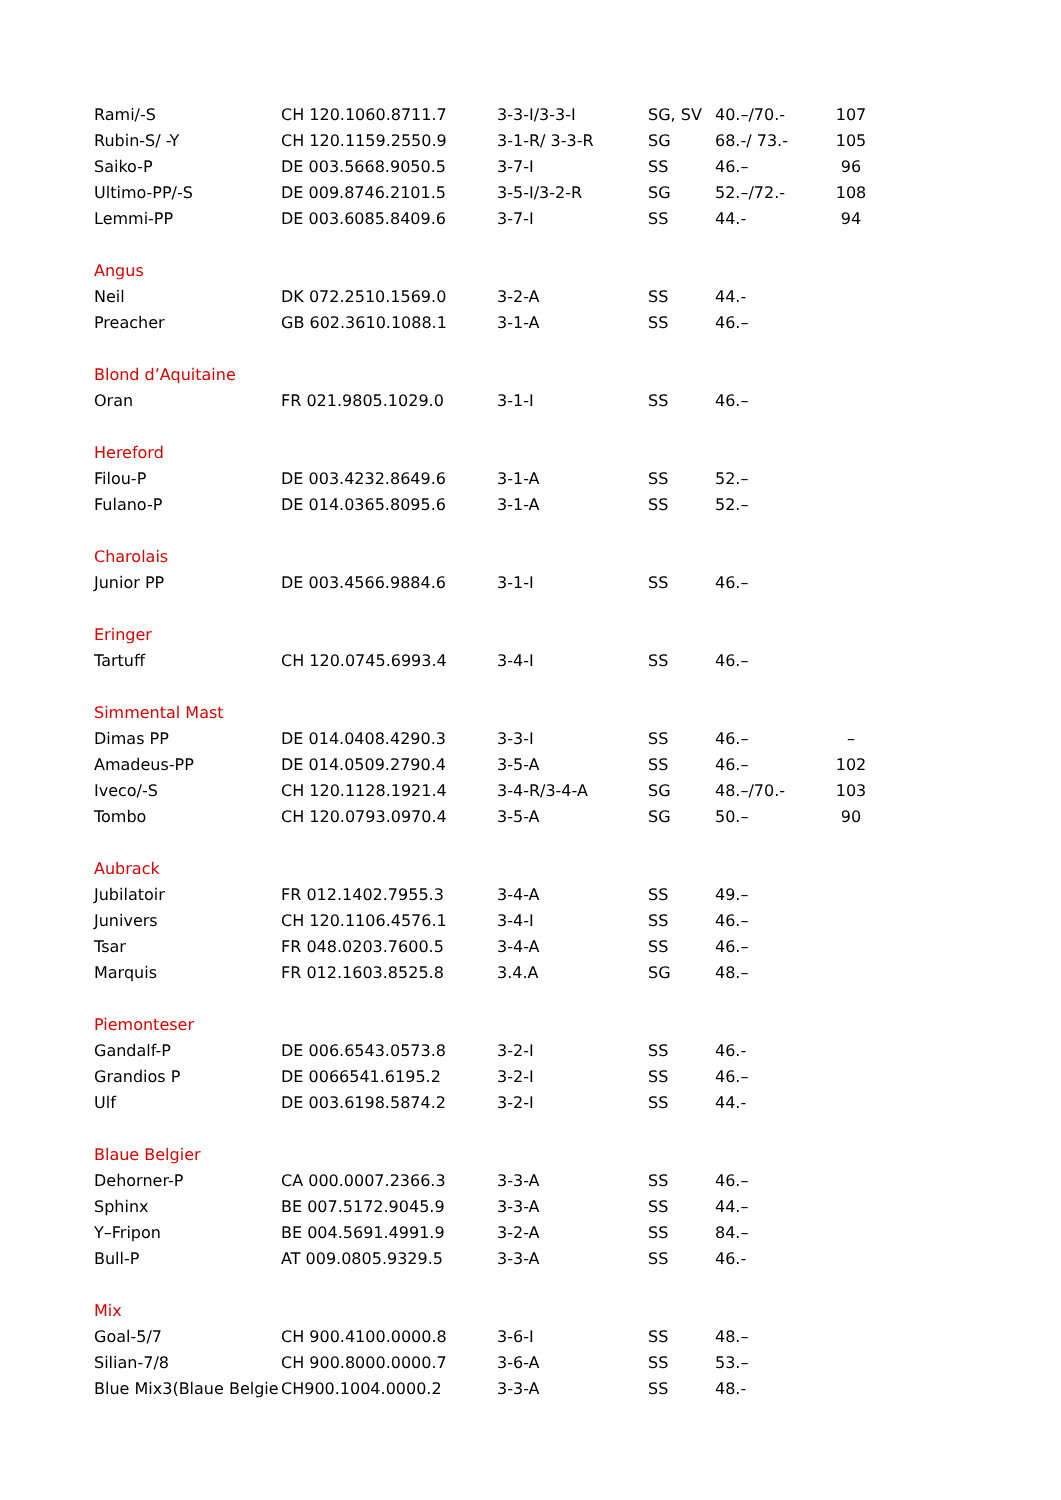| Rami/-S | CH 120.1060.8711.7 | 3-3-I/3-3-I | SG, SV | 40.–/70.- | 107 |
| Rubin-S/ -Y | CH 120.1159.2550.9 | 3-1-R/ 3-3-R | SG | 68.-/ 73.- | 105 |
| Saiko-P | DE 003.5668.9050.5 | 3-7-I | SS | 46.– | 96 |
| Ultimo-PP/-S | DE 009.8746.2101.5 | 3-5-I/3-2-R | SG | 52.–/72.- | 108 |
| Lemmi-PP | DE 003.6085.8409.6 | 3-7-I | SS | 44.- | 94 |
| Angus | | | | | |
| Neil | DK 072.2510.1569.0 | 3-2-A | SS | 44.- | |
| Preacher | GB 602.3610.1088.1 | 3-1-A | SS | 46.– | |
| Blond d’Aquitaine | | | | | |
| Oran | FR 021.9805.1029.0 | 3-1-I | SS | 46.– | |
| Hereford | | | | | |
| Filou-P | DE 003.4232.8649.6 | 3-1-A | SS | 52.– | |
| Fulano-P | DE 014.0365.8095.6 | 3-1-A | SS | 52.– | |
| Charolais | | | | | |
| Junior PP | DE 003.4566.9884.6 | 3-1-I | SS | 46.– | |
| Eringer | | | | | |
| Tartuff | CH 120.0745.6993.4 | 3-4-I | SS | 46.– | |
| Simmental Mast | | | | | |
| Dimas PP | DE 014.0408.4290.3 | 3-3-I | SS | 46.– | – |
| Amadeus-PP | DE 014.0509.2790.4 | 3-5-A | SS | 46.– | 102 |
| Iveco/-S | CH 120.1128.1921.4 | 3-4-R/3-4-A | SG | 48.–/70.- | 103 |
| Tombo | CH 120.0793.0970.4 | 3-5-A | SG | 50.– | 90 |
| Aubrack | | | | | |
| Jubilatoir | FR 012.1402.7955.3 | 3-4-A | SS | 49.– | |
| Junivers | CH 120.1106.4576.1 | 3-4-I | SS | 46.– | |
| Tsar | FR 048.0203.7600.5 | 3-4-A | SS | 46.– | |
| Marquis | FR 012.1603.8525.8 | 3.4.A | SG | 48.– | |
| Piemonteser | | | | | |
| Gandalf-P | DE 006.6543.0573.8 | 3-2-I | SS | 46.- | |
| Grandios P | DE 0066541.6195.2 | 3-2-I | SS | 46.– | |
| Ulf | DE 003.6198.5874.2 | 3-2-I | SS | 44.- | |
| Blaue Belgier | | | | | |
| Dehorner-P | CA 000.0007.2366.3 | 3-3-A | SS | 46.– | |
| Sphinx | BE 007.5172.9045.9 | 3-3-A | SS | 44.– | |
| Y–Fripon | BE 004.5691.4991.9 | 3-2-A | SS | 84.– | |
| Bull-P | AT 009.0805.9329.5 | 3-3-A | SS | 46.- | |
| Mix | | | | | |
| Goal-5/7 | CH 900.4100.0000.8 | 3-6-I | SS | 48.– | |
| Silian-7/8 | CH 900.8000.0000.7 | 3-6-A | SS | 53.– | |
| Blue Mix3(Blaue Belgie | CH900.1004.0000.2 | 3-3-A | SS | 48.- | |